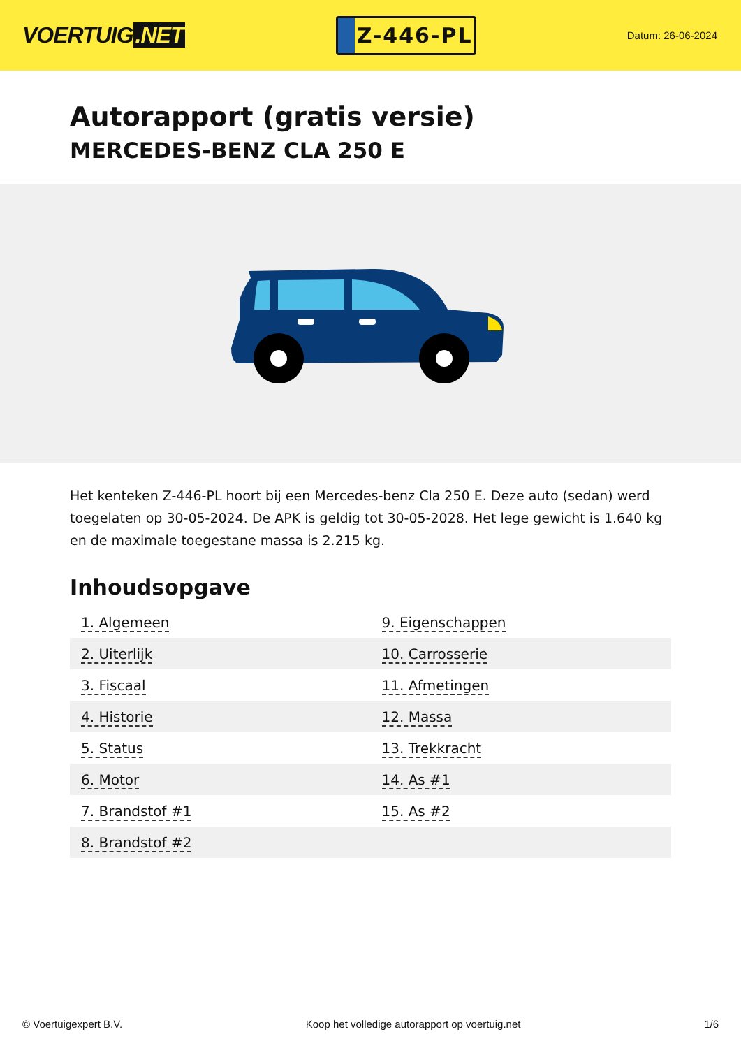VOERTUIG.NET
Z-446-PL
Datum: 26-06-2024
Autorapport (gratis versie)
MERCEDES-BENZ CLA 250 E
Het kenteken Z-446-PL hoort bij een Mercedes-benz Cla 250 E. Deze auto (sedan) werd toegelaten op 30-05-2024. De APK is geldig tot 30-05-2028. Het lege gewicht is 1.640 kg en de maximale toegestane massa is 2.215 kg.
Inhoudsopgave
| 1. Algemeen | 9. Eigenschappen |
| 2. Uiterlijk | 10. Carrosserie |
| 3. Fiscaal | 11. Afmetingen |
| 4. Historie | 12. Massa |
| 5. Status | 13. Trekkracht |
| 6. Motor | 14. As #1 |
| 7. Brandstof #1 | 15. As #2 |
| 8. Brandstof #2 | |
© Voertuigexpert B.V. Koop het volledige autorapport op voertuig.net 1/6